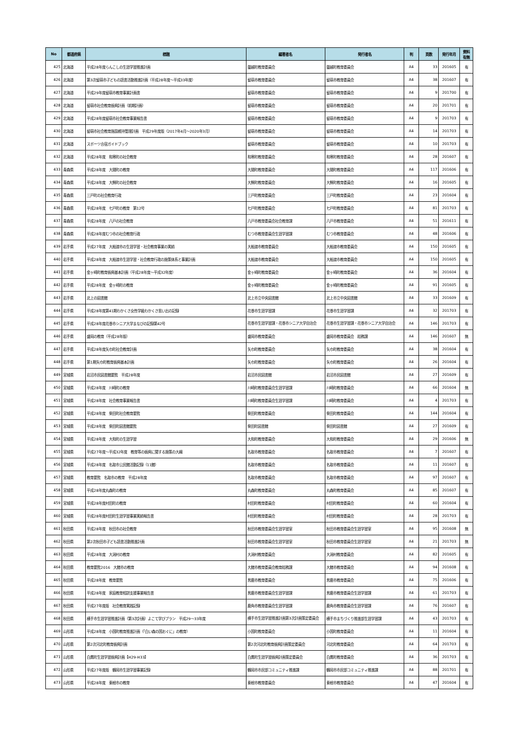| No | 都道府県 | 標題 | 編著者名 | 発行者名 | 判 | 頁数 | 発行年月 | 資料 有無 |
| --- | --- | --- | --- | --- | --- | --- | --- | --- |
| 425 | 北海道 | 平成28年度らんこしの生涯学習推進計画 | 蘭越町教育委員会 | 蘭越町教育委員会 | A4 | 33 | 201605 | 有 |
| 426 | 北海道 | 第3次留萌市子どもの読書活動推進計画（平成28年度～平成33年度） | 留萌市教育委員会 | 留萌市教育委員会 | A4 | 38 | 201607 | 有 |
| 427 | 北海道 | 平成29年度留萌市教育事業計画書 | 留萌市教育委員会 | 留萌市教育委員会 | A4 | 9 | 201700 | 有 |
| 428 | 北海道 | 留萌市社会教育振興計画（前期計画） | 留萌市教育委員会 | 留萌市教育委員会 | A4 | 20 | 201701 | 有 |
| 429 | 北海道 | 平成28年度留萌市社会教育事業報告書 | 留萌市教育委員会 | 留萌市教育委員会 | A4 | 9 | 201703 | 有 |
| 430 | 北海道 | 留萌市社会教育施設維持管理計画 平成29年度版（2017年4月～2020年3月） | 留萌市教育委員会 | 留萌市教育委員会 | A4 | 14 | 201703 | 有 |
| 431 | 北海道 | スポーツ合宿ガイドブック | 留萌市教育委員会 | 留萌市教育委員会 | A4 | 10 | 201703 | 有 |
| 432 | 北海道 | 平成28年度 和寒町の社会教育 | 和寒町教育委員会 | 和寒町教育委員会 | A4 | 28 | 201607 | 有 |
| 433 | 青森県 | 平成28年度 大間町の教育 | 大間町教育委員会 | 大間町教育委員会 | A4 | 117 | 201606 | 有 |
| 434 | 青森県 | 平成28年度 大鰐町の社会教育 | 大鰐町教育委員会 | 大鰐町教育委員会 | A4 | 16 | 201605 | 有 |
| 435 | 青森県 | 三戸町の社会教育行政 | 三戸町教育委員会 | 三戸町教育委員会 | A4 | 23 | 201604 | 有 |
| 436 | 青森県 | 平成28年度 七戸町の教育 第12号 | 七戸町教育委員会 | 七戸町教育委員会 | A4 | 81 | 201703 | 有 |
| 437 | 青森県 | 平成28年度 八戸の社会教育 | 八戸市教育委員会社会教育課 | 八戸市教育委員会 | A4 | 51 | 201611 | 有 |
| 438 | 青森県 | 平成28年度むつ市の社会教育行政 | むつ市教育委員会生涯学習課 | むつ市教育委員会 | A4 | 48 | 201606 | 有 |
| 439 | 岩手県 | 平成27年度 大船渡市の生涯学習・社会教育事業の実績 | 大船渡市教育委員会 | 大船渡市教育委員会 | A4 | 150 | 201605 | 有 |
| 440 | 岩手県 | 平成28年度 大船渡市生涯学習・社会教育行政の施策体系と事業計画 | 大船渡市教育委員会 | 大船渡市教育委員会 | A4 | 150 | 201605 | 有 |
| 441 | 岩手県 | 金ヶ崎町教育振興基本計画（平成28年度～平成32年度） | 金ヶ崎町教育委員会 | 金ヶ崎町教育委員会 | A4 | 36 | 201604 | 有 |
| 442 | 岩手県 | 平成28年度 金ヶ崎町の教育 | 金ヶ崎町教育委員会 | 金ヶ崎町教育委員会 | A4 | 91 | 201605 | 有 |
| 443 | 岩手県 | 北上の図書館 | 北上市立中央図書館 | 北上市立中央図書館 | A4 | 33 | 201609 | 有 |
| 444 | 岩手県 | 平成28年度第41期わかくさ女性学級わかくさ思い出の記録 | 花巻市生涯学習課 | 花巻市生涯学習課 | A4 | 32 | 201703 | 有 |
| 445 | 岩手県 | 平成28年度花巻市シニア大学まなびの記録第42号 | 花巻市生涯学習課・花巻市シニア大学自治会 | 花巻市生涯学習課・花巻市シニア大学自治会 | A4 | 146 | 201703 | 有 |
| 446 | 岩手県 | 盛岡の教育（平成28年版） | 盛岡市教育委員会 | 盛岡市教育委員会 総務課 | A4 | 146 | 201607 | 無 |
| 447 | 岩手県 | 平成28年度矢巾町社会教育計画 | 矢巾町教育委員会 | 矢巾町教育委員会 | A4 | 38 | 201604 | 有 |
| 448 | 岩手県 | 第1期矢巾町教育振興基本計画 | 矢巾町教育委員会 | 矢巾町教育委員会 | A4 | 26 | 201604 | 有 |
| 449 | 宮城県 | 岩沼市民図書館要覧 平成28年度 | 岩沼市民図書館 | 岩沼市民図書館 | A4 | 27 | 201609 | 有 |
| 450 | 宮城県 | 平成28年度 川崎町の教育 | 川崎町教育委員会生涯学習課 | 川崎町教育委員会 | A4 | 66 | 201604 | 無 |
| 451 | 宮城県 | 平成28年度 社会教育事業報告書 | 川崎町教育委員会生涯学習課 | 川崎町教育委員会 | A4 | 4 | 201703 | 有 |
| 452 | 宮城県 | 平成28年度 柴田町社会教育要覧 | 柴田町教育委員会 | 柴田町教育委員会 | A4 | 144 | 201604 | 有 |
| 453 | 宮城県 | 平成28年度 柴田町図書館要覧 | 柴田町図書館 | 柴田町図書館 | A4 | 27 | 201609 | 有 |
| 454 | 宮城県 | 平成28年度 大和町の生涯学習 | 大和町教育委員会 | 大和町教育委員会 | A4 | 29 | 201606 | 無 |
| 455 | 宮城県 | 平成27年度～平成32年度 教育等の振興に関する施策の大綱 | 名取市教育委員会 | 名取市教育委員会 | A4 | 7 | 201607 | 有 |
| 456 | 宮城県 | 平成28年度 名取市公民館活動記録（11館） | 名取市教育委員会 | 名取市教育委員会 | A4 | 11 | 201607 | 有 |
| 457 | 宮城県 | 教育要覧 名取市の教育 平成28年度 | 名取市教育委員会 | 名取市教育委員会 | A4 | 97 | 201607 | 有 |
| 458 | 宮城県 | 平成28年度丸森町の教育 | 丸森町教育委員会 | 丸森町教育委員会 | A4 | 85 | 201607 | 有 |
| 459 | 宮城県 | 平成28年度村田町の教育 | 村田町教育委員会 | 村田町教育委員会 | A4 | 60 | 201604 | 有 |
| 460 | 宮城県 | 平成28年度村田町生涯学習事業実績報告書 | 村田町教育委員会 | 村田町教育委員会 | A4 | 28 | 201703 | 有 |
| 461 | 秋田県 | 平成28年度 秋田市の社会教育 | 秋田市教育委員会生涯学習室 | 秋田市教育委員会生涯学習室 | A4 | 95 | 201608 | 無 |
| 462 | 秋田県 | 第2次秋田市子ども読書活動推進計画 | 秋田市教育委員会生涯学習室 | 秋田市教育委員会生涯学習室 | A4 | 21 | 201703 | 無 |
| 463 | 秋田県 | 平成28年度 大潟村の教育 | 大潟村教育委員会 | 大潟村教育委員会 | A4 | 82 | 201605 | 有 |
| 464 | 秋田県 | 教育要覧2016 大館市の教育 | 大館市教育委員会教育総務課 | 大館市教育委員会 | A4 | 94 | 201608 | 有 |
| 465 | 秋田県 | 平成28年度 教育要覧 | 男鹿市教育委員会 | 男鹿市教育委員会 | A4 | 75 | 201606 | 有 |
| 466 | 秋田県 | 平成28年度 家庭教育相談支援事業報告書 | 男鹿市教育委員会生涯学習課 | 男鹿市教育委員会生涯学習課 | A4 | 61 | 201703 | 有 |
| 467 | 秋田県 | 平成27年度版 社会教育実践記録 | 鹿角市教育委員会生涯学習課 | 鹿角市教育委員会生涯学習課 | A4 | 76 | 201607 | 有 |
| 468 | 秋田県 | 横手市生涯学習推進計画（第3次計画）よこて学びプラン 平成29～33年度 | 横手市生涯学習推進計画第3次計画策定委員会 | 横手市まちづくり推進部生涯学習課 | A4 | 43 | 201703 | 有 |
| 469 | 山形県 | 平成28年度 小国町教育推進計画（「白い森の国おぐに」の教育） | 小国町教育委員会 | 小国町教育委員会 | A4 | 11 | 201604 | 有 |
| 470 | 山形県 | 第2次河北町教育振興計画 | 第2次河北町教育振興計画策定委員会 | 河北町教育委員会 | A4 | 64 | 201703 | 有 |
| 471 | 山形県 | 白鷹町生涯学習振興計画【H29-H33】 | 白鷹町生涯学習振興計画策定委員会 | 白鷹町教育委員会 | A4 | 36 | 201703 | 有 |
| 472 | 山形県 | 平成27年度版 鶴岡市生涯学習事業記録 | 鶴岡市市民部コミュニティ推進課 | 鶴岡市市民部コミュニティ推進課 | A4 | 88 | 201701 | 有 |
| 473 | 山形県 | 平成28年度 東根市の教育 | 東根市教育委員会 | 東根市教育委員会 | A4 | 47 | 201604 | 有 |